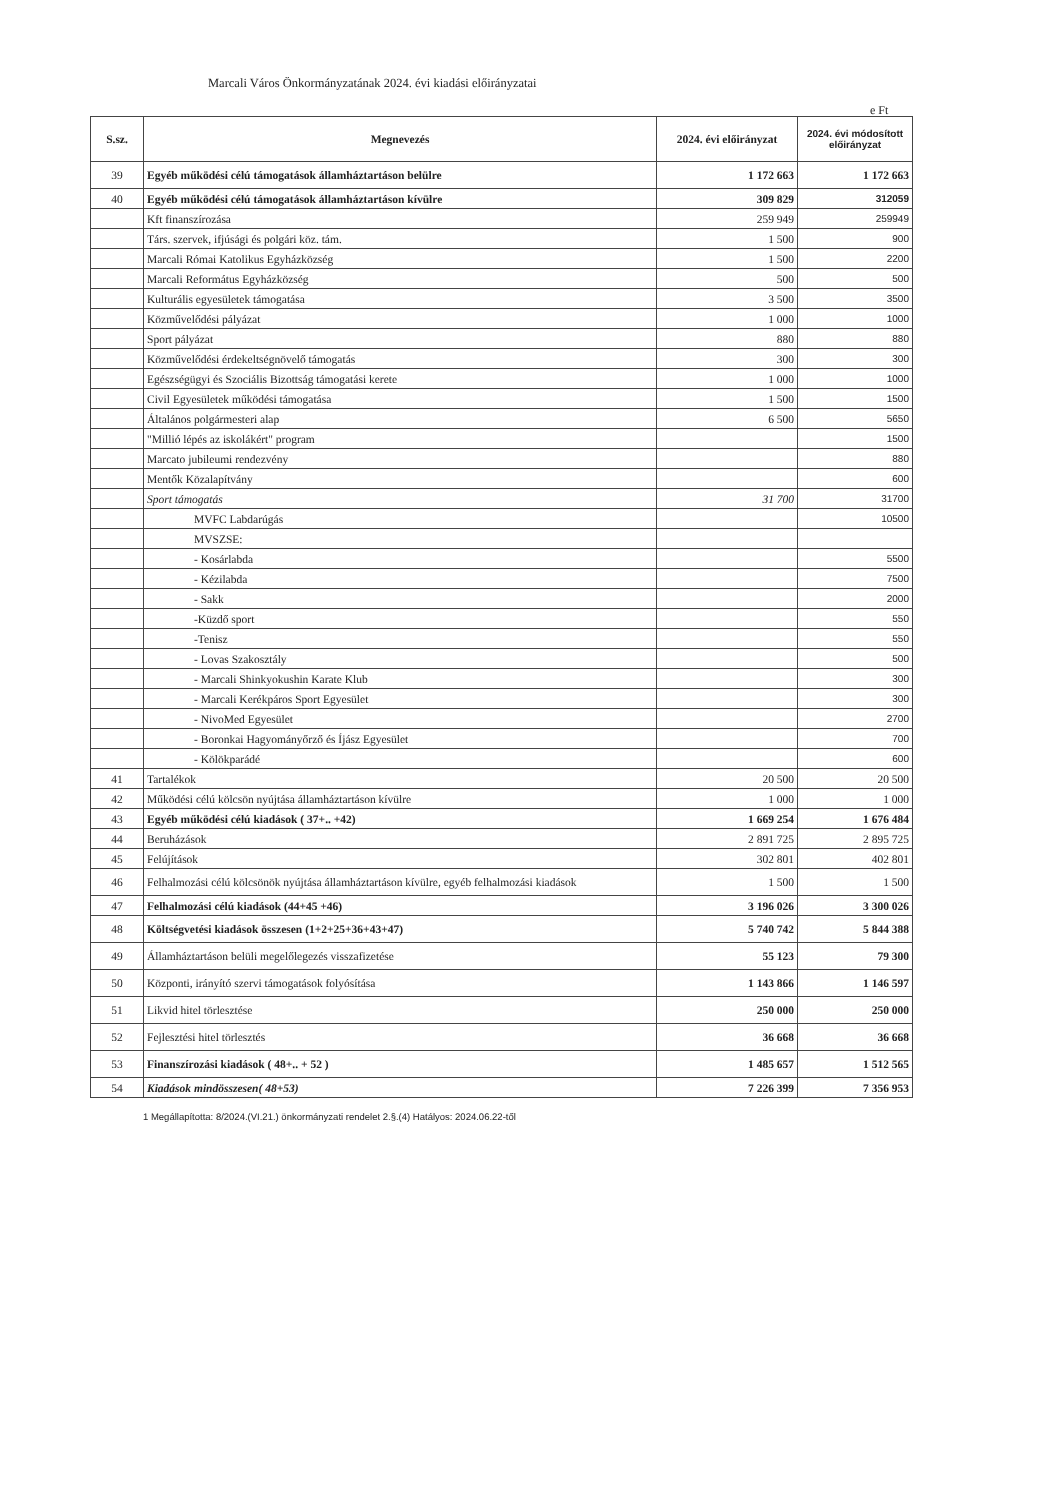Marcali Város Önkormányzatának 2024. évi kiadási előirányzatai
e Ft
| S.sz. | Megnevezés | 2024. évi előirányzat | 2024. évi módosított előirányzat |
| --- | --- | --- | --- |
| 39 | Egyéb működési célú támogatások államháztartáson belülre | 1 172 663 | 1 172 663 |
| 40 | Egyéb működési célú támogatások államháztartáson kívülre | 309 829 | 312059 |
| | Kft finanszírozása | 259 949 | 259949 |
| | Társ. szervek, ifjúsági és polgári köz. tám. | 1 500 | 900 |
| | Marcali Római Katolikus Egyházközség | 1 500 | 2200 |
| | Marcali Református Egyházközség | 500 | 500 |
| | Kulturális egyesületek támogatása | 3 500 | 3500 |
| | Közművelődési pályázat | 1 000 | 1000 |
| | Sport pályázat | 880 | 880 |
| | Közművelődési érdekeltségnövelő támogatás | 300 | 300 |
| | Egészségügyi és Szociális Bizottság támogatási kerete | 1 000 | 1000 |
| | Civil Egyesületek működési támogatása | 1 500 | 1500 |
| | Általános polgármesteri alap | 6 500 | 5650 |
| | "Millió lépés az iskolákért" program | | 1500 |
| | Marcato jubileumi rendezvény | | 880 |
| | Mentők Közalapítvány | | 600 |
| | Sport támogatás | 31 700 | 31700 |
| | MVFC Labdarúgás | | 10500 |
| | MVSZSE: | | |
| | - Kosárlabda | | 5500 |
| | - Kézilabda | | 7500 |
| | - Sakk | | 2000 |
| | -Küzdő sport | | 550 |
| | -Tenisz | | 550 |
| | - Lovas Szakosztály | | 500 |
| | - Marcali Shinkyokushin Karate Klub | | 300 |
| | - Marcali Kerékpáros Sport Egyesület | | 300 |
| | - NivoMed Egyesület | | 2700 |
| | - Boronkai Hagyományőrző és Íjász Egyesület | | 700 |
| | - Kölökparádé | | 600 |
| 41 | Tartalékok | 20 500 | 20 500 |
| 42 | Működési célú kölcsön nyújtása államháztartáson kívülre | 1 000 | 1 000 |
| 43 | Egyéb működési célú kiadások ( 37+.. +42) | 1 669 254 | 1 676 484 |
| 44 | Beruházások | 2 891 725 | 2 895 725 |
| 45 | Felújítások | 302 801 | 402 801 |
| 46 | Felhalmozási célú kölcsönök nyújtása államháztartáson kívülre, egyéb felhalmozási kiadások | 1 500 | 1 500 |
| 47 | Felhalmozási célú kiadások (44+45 +46) | 3 196 026 | 3 300 026 |
| 48 | Költségvetési kiadások összesen (1+2+25+36+43+47) | 5 740 742 | 5 844 388 |
| 49 | Államháztartáson belüli megelőlegezés visszafizetése | 55 123 | 79 300 |
| 50 | Központi, irányító szervi támogatások folyósítása | 1 143 866 | 1 146 597 |
| 51 | Likvid hitel törlesztése | 250 000 | 250 000 |
| 52 | Fejlesztési hitel törlesztés | 36 668 | 36 668 |
| 53 | Finanszírozási kiadások ( 48+.. + 52 ) | 1 485 657 | 1 512 565 |
| 54 | Kiadások mindösszesen( 48+53) | 7 226 399 | 7 356 953 |
1 Megállapította: 8/2024.(VI.21.) önkormányzati rendelet 2.§.(4) Hatályos: 2024.06.22-től